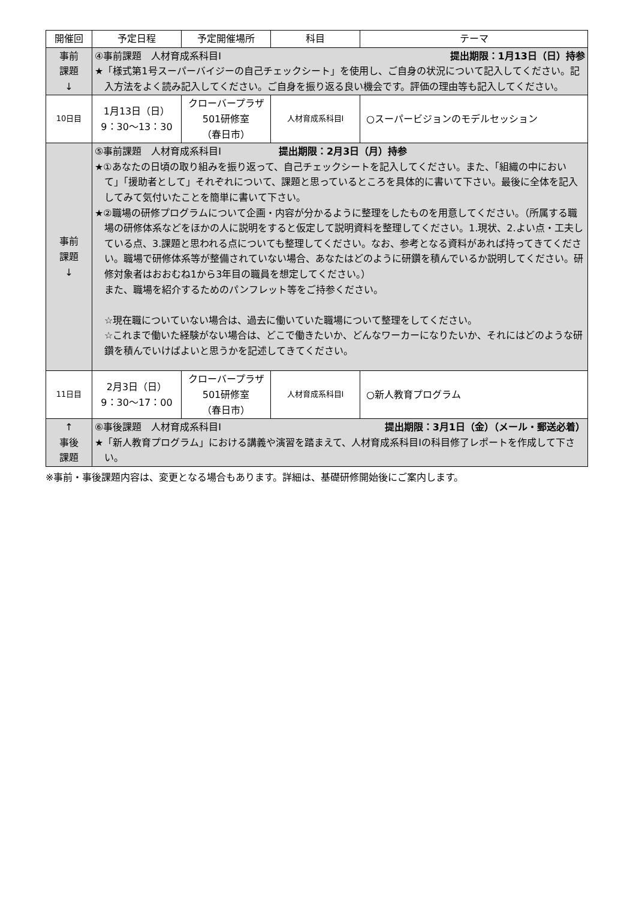| 開催回 | 予定日程 | 予定開催場所 | 科目 | テーマ |
| --- | --- | --- | --- | --- |
| 事前 課題 ↓ | ④事前課題 人材育成系科目Ⅰ 提出期限：1月13日（日）持参 ★「様式第1号スーパーバイジーの自己チェックシート」を使用し、ご自身の状況について記入してください。記入方法をよく読み記入してください。ご自身を振り返る良い機会です。評価の理由等も記入してください。 | | | |
| 10日目 | 1月13日（日） 9：30～13：30 | クローバープラザ 501研修室 （春日市） | 人材育成系科目Ⅰ | ○スーパービジョンのモデルセッション |
| 事前 課題 ↓ | ⑤事前課題 人材育成系科目Ⅰ 提出期限：2月3日（月）持参 ★①あなたの日頃の取り組みを振り返って、自己チェックシートを記入してください。また、「組織の中において」「援助者として」それぞれについて、課題と思っているところを具体的に書いて下さい。最後に全体を記入してみて気付いたことを簡単に書いて下さい。 ★②職場の研修プログラムについて企画・内容が分かるように整理をしたものを用意してください。（所属する職場の研修体系などをほかの人に説明をすると仮定して説明資料を整理してください。1.現状、2.よい点・工夫している点、3.課題と思われる点についても整理してください。なお、参考となる資料があれば持ってきてください。職場で研修体系等が整備されていない場合、あなたはどのように研鑽を積んでいるか説明してください。研修対象者はおおむね1から3年目の職員を想定してください。） また、職場を紹介するためのパンフレット等をご持参ください。 ☆現在職についていない場合は、過去に働いていた職場について整理をしてください。 ☆これまで働いた経験がない場合は、どこで働きたいか、どんなワーカーになりたいか、それにはどのような研鑽を積んでいけばよいと思うかを記述してきてください。 | | | |
| 11日目 | 2月3日（日） 9：30～17：00 | クローバープラザ 501研修室 （春日市） | 人材育成系科目Ⅰ | ○新人教育プログラム |
| ↑ 事後 課題 | ⑥事後課題 人材育成系科目Ⅰ 提出期限：3月1日（金）（メール・郵送必着） ★「新人教育プログラム」における講義や演習を踏まえて、人材育成系科目Ⅰの科目修了レポートを作成して下さい。 | | | |
※事前・事後課題内容は、変更となる場合もあります。詳細は、基礎研修開始後にご案内します。